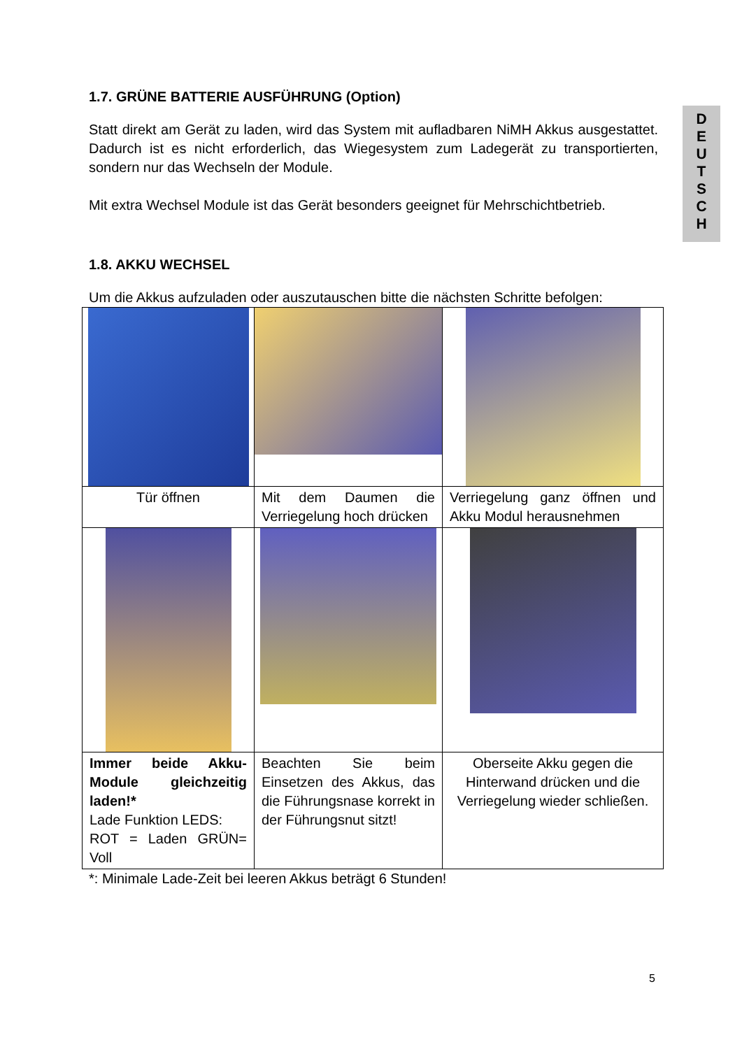D
E
U
T
S
C
H
1.7. GRÜNE BATTERIE AUSFÜHRUNG (Option)
Statt direkt am Gerät zu laden, wird das System mit aufladbaren NiMH Akkus ausgestattet. Dadurch ist es nicht erforderlich, das Wiegesystem zum Ladegerät zu transportierten, sondern nur das Wechseln der Module.
Mit extra Wechsel Module ist das Gerät besonders geeignet für Mehrschichtbetrieb.
1.8. AKKU WECHSEL
Um die Akkus aufzuladen oder auszutauschen bitte die nächsten Schritte befolgen:
| Tür öffnen | Mit dem Daumen die Verriegelung hoch drücken | Verriegelung ganz öffnen und Akku Modul herausnehmen |
| Immer beide Akku-Module gleichzeitig laden!* Lade Funktion LEDS: ROT = Laden GRÜN= Voll | Beachten Sie beim Einsetzen des Akkus, das die Führungsnase korrekt in der Führungsnut sitzt! | Oberseite Akku gegen die Hinterwand drücken und die Verriegelung wieder schließen. |
*: Minimale Lade-Zeit bei leeren Akkus beträgt 6 Stunden!
5